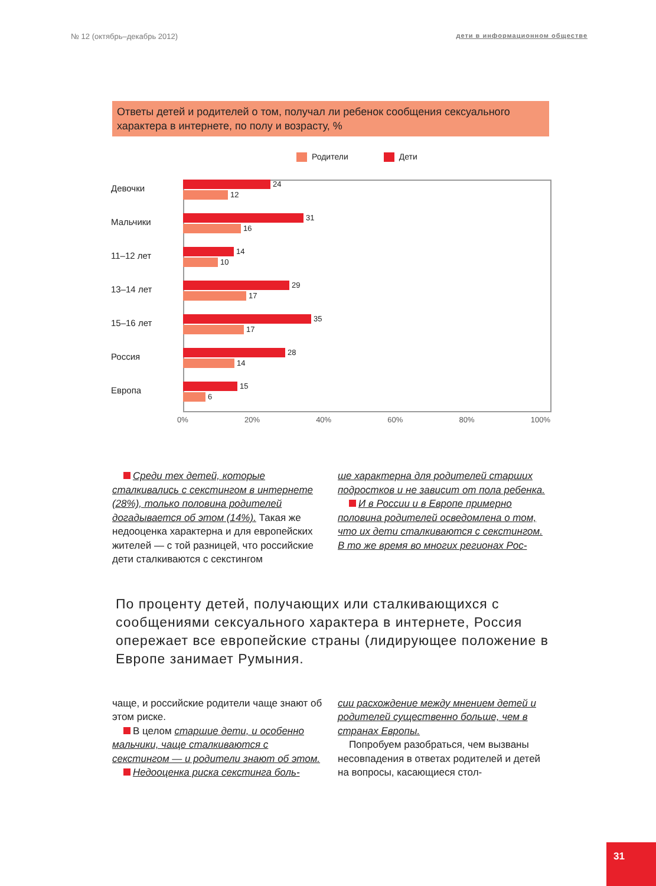№ 12 (октябрь–декабрь 2012) дети в информационном обществе
Ответы детей и родителей о том, получал ли ребенок сообщения сексуального характера в интернете, по полу и возрасту, %
Родители Дети
Девочки
24
12
Мальчики
31
16
11–12 лет
14
10
13–14 лет
29
17
15–16 лет
35
17
Россия
28
14
Европа
15
6
0% 20% 40% 60% 80% 100%
Среди тех детей, которые сталкивались с секстингом в интернете (28%), только половина родителей догадывается об этом (14%). Такая же недооценка характерна и для европейских жителей — с той разницей, что российские дети сталкиваются с секстингом
ше характерна для родителей старших подростков и не зависит от пола ребенка.
И в России и в Европе примерно половина родителей осведомлена о том, что их дети сталкиваются с секстингом. В то же время во многих регионах Рос-
По проценту детей, получающих или сталкивающихся с сообщениями сексуального характера в интернете, Россия опережает все европейские страны (лидирующее положение в Европе занимает Румыния.
чаще, и российские родители чаще знают об этом риске.
В целом старшие дети, и особенно мальчики, чаще сталкиваются с секстингом — и родители знают об этом.
Недооценка риска секстинга боль-
сии расхождение между мнением детей и родителей существенно больше, чем в странах Европы.
Попробуем разобраться, чем вызваны несовпадения в ответах родителей и детей на вопросы, касающиеся стол-
31